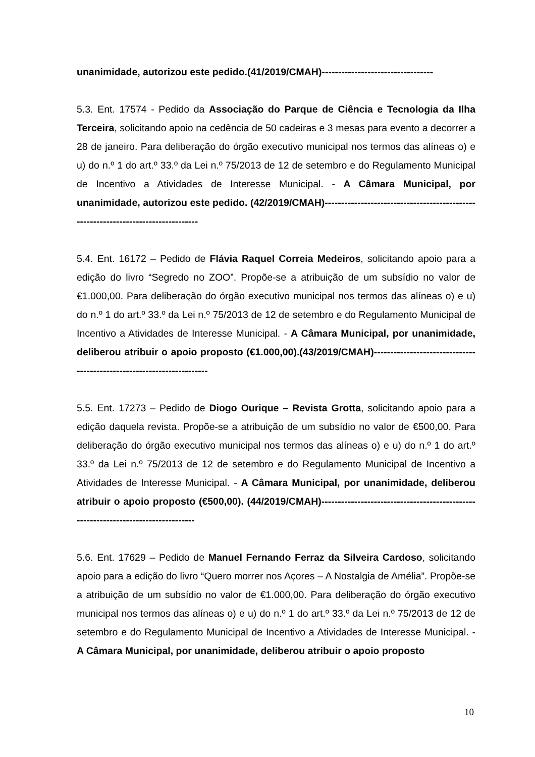unanimidade, autorizou este pedido.(41/2019/CMAH)----------------------------------
5.3. Ent. 17574 - Pedido da Associação do Parque de Ciência e Tecnologia da Ilha Terceira, solicitando apoio na cedência de 50 cadeiras e 3 mesas para evento a decorrer a 28 de janeiro. Para deliberação do órgão executivo municipal nos termos das alíneas o) e u) do n.º 1 do art.º 33.º da Lei n.º 75/2013 de 12 de setembro e do Regulamento Municipal de Incentivo a Atividades de Interesse Municipal. - A Câmara Municipal, por unanimidade, autorizou este pedido. (42/2019/CMAH)-----------------------------------------------------------------------------------
5.4. Ent. 16172 – Pedido de Flávia Raquel Correia Medeiros, solicitando apoio para a edição do livro “Segredo no ZOO”. Propõe-se a atribuição de um subsídio no valor de €1.000,00. Para deliberação do órgão executivo municipal nos termos das alíneas o) e u) do n.º 1 do art.º 33.º da Lei n.º 75/2013 de 12 de setembro e do Regulamento Municipal de Incentivo a Atividades de Interesse Municipal. - A Câmara Municipal, por unanimidade, deliberou atribuir o apoio proposto (€1.000,00).(43/2019/CMAH)-----------------------------------------------------------------------
5.5. Ent. 17273 – Pedido de Diogo Ourique – Revista Grotta, solicitando apoio para a edição daquela revista. Propõe-se a atribuição de um subsídio no valor de €500,00. Para deliberação do órgão executivo municipal nos termos das alíneas o) e u) do n.º 1 do art.º 33.º da Lei n.º 75/2013 de 12 de setembro e do Regulamento Municipal de Incentivo a Atividades de Interesse Municipal. - A Câmara Municipal, por unanimidade, deliberou atribuir o apoio proposto (€500,00). (44/2019/CMAH)-----------------------------------------------------------------------------------
5.6. Ent. 17629 – Pedido de Manuel Fernando Ferraz da Silveira Cardoso, solicitando apoio para a edição do livro “Quero morrer nos Açores – A Nostalgia de Amélia”. Propõe-se a atribuição de um subsídio no valor de €1.000,00. Para deliberação do órgão executivo municipal nos termos das alíneas o) e u) do n.º 1 do art.º 33.º da Lei n.º 75/2013 de 12 de setembro e do Regulamento Municipal de Incentivo a Atividades de Interesse Municipal. - A Câmara Municipal, por unanimidade, deliberou atribuir o apoio proposto
10